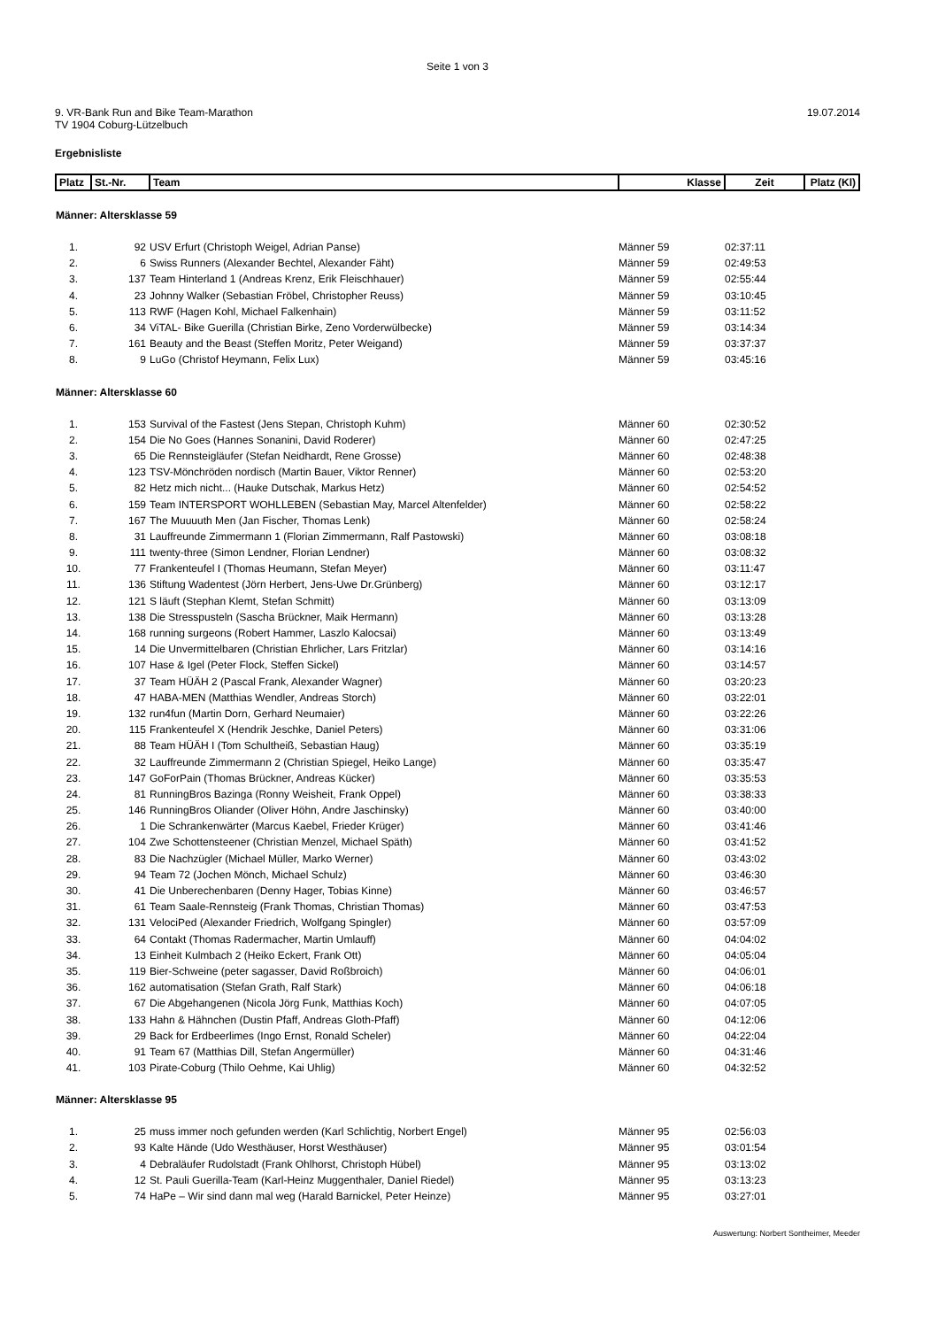Seite 1 von 3
9. VR-Bank Run and Bike Team-Marathon 19.07.2014
TV 1904 Coburg-Lützelbuch
Ergebnisliste
| Platz | St.-Nr. | Team | Klasse | Zeit | Platz (Kl) |
| --- | --- | --- | --- | --- | --- |
| Männer: Altersklasse 59 | | | | | |
| 1. | 92 | USV Erfurt (Christoph Weigel, Adrian Panse) | Männer 59 | 02:37:11 | |
| 2. | 6 | Swiss Runners (Alexander Bechtel, Alexander Fäht) | Männer 59 | 02:49:53 | |
| 3. | 137 | Team Hinterland 1 (Andreas Krenz, Erik Fleischhauer) | Männer 59 | 02:55:44 | |
| 4. | 23 | Johnny Walker (Sebastian Fröbel, Christopher Reuss) | Männer 59 | 03:10:45 | |
| 5. | 113 | RWF (Hagen Kohl, Michael Falkenhain) | Männer 59 | 03:11:52 | |
| 6. | 34 | ViTAL- Bike Guerilla (Christian Birke, Zeno Vorderwülbecke) | Männer 59 | 03:14:34 | |
| 7. | 161 | Beauty and the Beast (Steffen Moritz, Peter Weigand) | Männer 59 | 03:37:37 | |
| 8. | 9 | LuGo (Christof Heymann, Felix Lux) | Männer 59 | 03:45:16 | |
| Männer: Altersklasse 60 | | | | | |
| 1. | 153 | Survival of the Fastest (Jens Stepan, Christoph Kuhm) | Männer 60 | 02:30:52 | |
| 2. | 154 | Die No Goes (Hannes Sonanini, David Roderer) | Männer 60 | 02:47:25 | |
| 3. | 65 | Die Rennsteigläufer (Stefan Neidhardt, Rene Grosse) | Männer 60 | 02:48:38 | |
| 4. | 123 | TSV-Mönchröden nordisch (Martin Bauer, Viktor Renner) | Männer 60 | 02:53:20 | |
| 5. | 82 | Hetz mich nicht... (Hauke Dutschak, Markus Hetz) | Männer 60 | 02:54:52 | |
| 6. | 159 | Team INTERSPORT WOHLLEBEN (Sebastian May, Marcel Altenfelder) | Männer 60 | 02:58:22 | |
| 7. | 167 | The Muuuuth Men (Jan Fischer, Thomas Lenk) | Männer 60 | 02:58:24 | |
| 8. | 31 | Lauffreunde Zimmermann 1 (Florian Zimmermann, Ralf Pastowski) | Männer 60 | 03:08:18 | |
| 9. | 111 | twenty-three (Simon Lendner, Florian Lendner) | Männer 60 | 03:08:32 | |
| 10. | 77 | Frankenteufel I (Thomas Heumann, Stefan Meyer) | Männer 60 | 03:11:47 | |
| 11. | 136 | Stiftung Wadentest (Jörn Herbert, Jens-Uwe Dr.Grünberg) | Männer 60 | 03:12:17 | |
| 12. | 121 | S läuft (Stephan Klemt, Stefan Schmitt) | Männer 60 | 03:13:09 | |
| 13. | 138 | Die Stresspusteln (Sascha Brückner, Maik Hermann) | Männer 60 | 03:13:28 | |
| 14. | 168 | running surgeons (Robert Hammer, Laszlo Kalocsai) | Männer 60 | 03:13:49 | |
| 15. | 14 | Die Unvermittelbaren (Christian Ehrlicher, Lars Fritzlar) | Männer 60 | 03:14:16 | |
| 16. | 107 | Hase & Igel (Peter Flock, Steffen Sickel) | Männer 60 | 03:14:57 | |
| 17. | 37 | Team HÜÄH 2 (Pascal Frank, Alexander Wagner) | Männer 60 | 03:20:23 | |
| 18. | 47 | HABA-MEN (Matthias Wendler, Andreas Storch) | Männer 60 | 03:22:01 | |
| 19. | 132 | run4fun (Martin Dorn, Gerhard Neumaier) | Männer 60 | 03:22:26 | |
| 20. | 115 | Frankenteufel X (Hendrik Jeschke, Daniel Peters) | Männer 60 | 03:31:06 | |
| 21. | 88 | Team HÜÄH I (Tom Schultheiß, Sebastian Haug) | Männer 60 | 03:35:19 | |
| 22. | 32 | Lauffreunde Zimmermann 2 (Christian Spiegel, Heiko Lange) | Männer 60 | 03:35:47 | |
| 23. | 147 | GoForPain (Thomas Brückner, Andreas Kücker) | Männer 60 | 03:35:53 | |
| 24. | 81 | RunningBros Bazinga (Ronny Weisheit, Frank Oppel) | Männer 60 | 03:38:33 | |
| 25. | 146 | RunningBros Oliander (Oliver Höhn, Andre Jaschinsky) | Männer 60 | 03:40:00 | |
| 26. | 1 | Die Schrankenwärter (Marcus Kaebel, Frieder Krüger) | Männer 60 | 03:41:46 | |
| 27. | 104 | Zwe Schottensteener (Christian Menzel, Michael Späth) | Männer 60 | 03:41:52 | |
| 28. | 83 | Die Nachzügler (Michael Müller, Marko Werner) | Männer 60 | 03:43:02 | |
| 29. | 94 | Team 72 (Jochen Mönch, Michael Schulz) | Männer 60 | 03:46:30 | |
| 30. | 41 | Die Unberechenbaren (Denny Hager, Tobias Kinne) | Männer 60 | 03:46:57 | |
| 31. | 61 | Team Saale-Rennsteig (Frank Thomas, Christian Thomas) | Männer 60 | 03:47:53 | |
| 32. | 131 | VelociPed (Alexander Friedrich, Wolfgang Spingler) | Männer 60 | 03:57:09 | |
| 33. | 64 | Contakt (Thomas Radermacher, Martin Umlauff) | Männer 60 | 04:04:02 | |
| 34. | 13 | Einheit Kulmbach 2 (Heiko Eckert, Frank Ott) | Männer 60 | 04:05:04 | |
| 35. | 119 | Bier-Schweine (peter sagasser, David Roßbroich) | Männer 60 | 04:06:01 | |
| 36. | 162 | automatisation (Stefan Grath, Ralf Stark) | Männer 60 | 04:06:18 | |
| 37. | 67 | Die Abgehangenen (Nicola Jörg Funk, Matthias Koch) | Männer 60 | 04:07:05 | |
| 38. | 133 | Hahn & Hähnchen (Dustin Pfaff, Andreas Gloth-Pfaff) | Männer 60 | 04:12:06 | |
| 39. | 29 | Back for Erdbeerlimes (Ingo Ernst, Ronald Scheler) | Männer 60 | 04:22:04 | |
| 40. | 91 | Team 67 (Matthias Dill, Stefan Angermüller) | Männer 60 | 04:31:46 | |
| 41. | 103 | Pirate-Coburg (Thilo Oehme, Kai Uhlig) | Männer 60 | 04:32:52 | |
| Männer: Altersklasse 95 | | | | | |
| 1. | 25 | muss immer noch gefunden werden (Karl Schlichtig, Norbert Engel) | Männer 95 | 02:56:03 | |
| 2. | 93 | Kalte Hände (Udo Westhäuser, Horst Westhäuser) | Männer 95 | 03:01:54 | |
| 3. | 4 | Debraläufer Rudolstadt (Frank Ohlhorst, Christoph Hübel) | Männer 95 | 03:13:02 | |
| 4. | 12 | St. Pauli Guerilla-Team (Karl-Heinz Muggenthaler, Daniel Riedel) | Männer 95 | 03:13:23 | |
| 5. | 74 | HaPe – Wir sind dann mal weg (Harald Barnickel, Peter Heinze) | Männer 95 | 03:27:01 | |
Auswertung: Norbert Sontheimer, Meeder